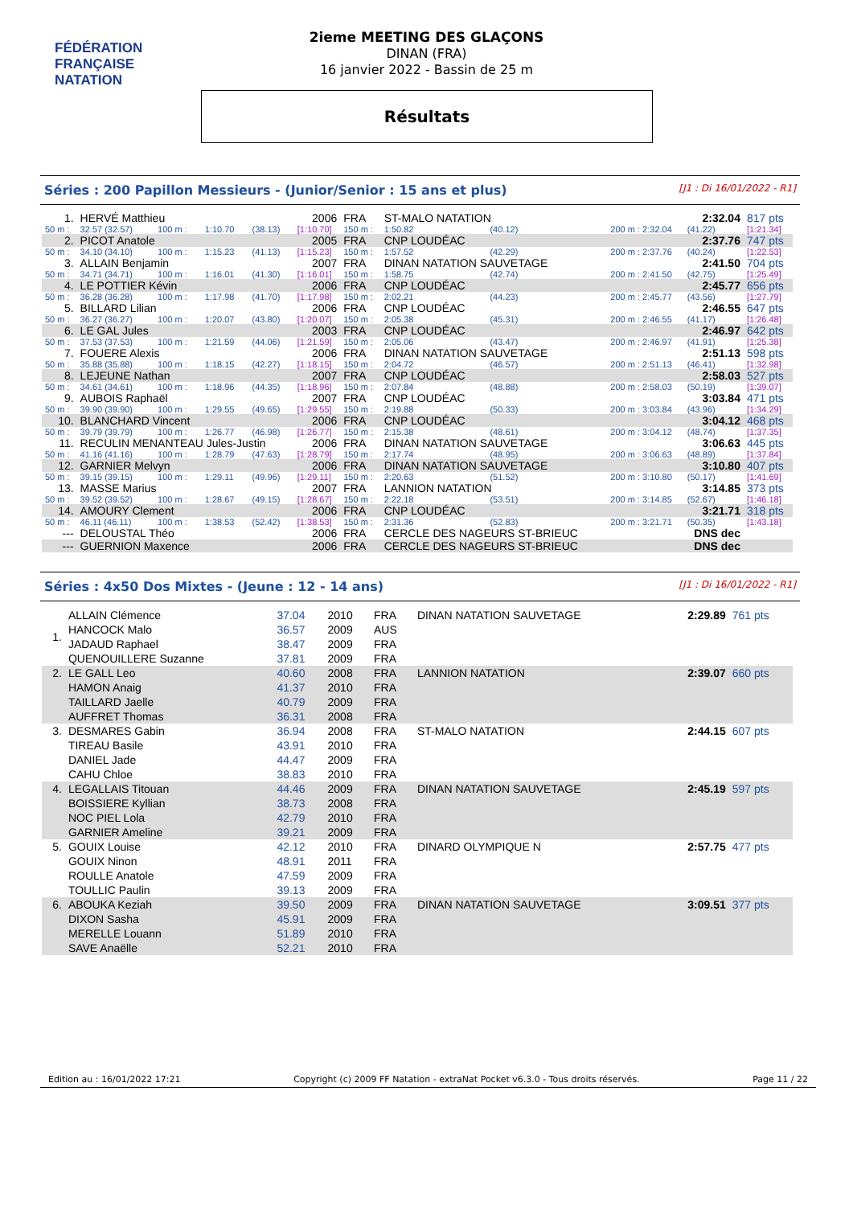FÉDÉRATION FRANÇAISE
NATATION
2ieme MEETING DES GLAÇONS
DINAN (FRA)
16 janvier 2022 - Bassin de 25 m
Résultats
Séries : 200 Papillon Messieurs - (Junior/Senior : 15 ans et plus) [J1 : Di 16/01/2022 - R1]
| 1. | HERVÉ Matthieu | | | | 2006 | FRA | ST-MALO NATATION | | | | 2:32.04 | 817 pts |
| 50 m : | 32.57 (32.57) | 100 m : | 1:10.70 | (38.13) | [1:10.70] | 150 m : | 1:50.82 | (40.12) | | 200 m : 2:32.04 | (41.22) | [1:21.34] |
| 2. | PICOT Anatole | | | | 2005 | FRA | CNP LOUDÉAC | | | | 2:37.76 | 747 pts |
| 50 m : | 34.10 (34.10) | 100 m : | 1:15.23 | (41.13) | [1:15.23] | 150 m : | 1:57.52 | (42.29) | | 200 m : 2:37.76 | (40.24) | [1:22.53] |
| 3. | ALLAIN Benjamin | | | | 2007 | FRA | DINAN NATATION SAUVETAGE | | | | 2:41.50 | 704 pts |
| 50 m : | 34.71 (34.71) | 100 m : | 1:16.01 | (41.30) | [1:16.01] | 150 m : | 1:58.75 | (42.74) | | 200 m : 2:41.50 | (42.75) | [1:25.49] |
| 4. | LE POTTIER Kévin | | | | 2006 | FRA | CNP LOUDÉAC | | | | 2:45.77 | 656 pts |
| 50 m : | 36.28 (36.28) | 100 m : | 1:17.98 | (41.70) | [1:17.98] | 150 m : | 2:02.21 | (44.23) | | 200 m : 2:45.77 | (43.56) | [1:27.79] |
| 5. | BILLARD Lilian | | | | 2006 | FRA | CNP LOUDÉAC | | | | 2:46.55 | 647 pts |
| 50 m : | 36.27 (36.27) | 100 m : | 1:20.07 | (43.80) | [1:20.07] | 150 m : | 2:05.38 | (45.31) | | 200 m : 2:46.55 | (41.17) | [1:26.48] |
| 6. | LE GAL Jules | | | | 2003 | FRA | CNP LOUDÉAC | | | | 2:46.97 | 642 pts |
| 50 m : | 37.53 (37.53) | 100 m : | 1:21.59 | (44.06) | [1:21.59] | 150 m : | 2:05.06 | (43.47) | | 200 m : 2:46.97 | (41.91) | [1:25.38] |
| 7. | FOUERE Alexis | | | | 2006 | FRA | DINAN NATATION SAUVETAGE | | | | 2:51.13 | 598 pts |
| 50 m : | 35.88 (35.88) | 100 m : | 1:18.15 | (42.27) | [1:18.15] | 150 m : | 2:04.72 | (46.57) | | 200 m : 2:51.13 | (46.41) | [1:32.98] |
| 8. | LEJEUNE Nathan | | | | 2007 | FRA | CNP LOUDÉAC | | | | 2:58.03 | 527 pts |
| 50 m : | 34.61 (34.61) | 100 m : | 1:18.96 | (44.35) | [1:18.96] | 150 m : | 2:07.84 | (48.88) | | 200 m : 2:58.03 | (50.19) | [1:39.07] |
| 9. | AUBOIS Raphaël | | | | 2007 | FRA | CNP LOUDÉAC | | | | 3:03.84 | 471 pts |
| 50 m : | 39.90 (39.90) | 100 m : | 1:29.55 | (49.65) | [1:29.55] | 150 m : | 2:19.88 | (50.33) | | 200 m : 3:03.84 | (43.96) | [1:34.29] |
| 10. | BLANCHARD Vincent | | | | 2006 | FRA | CNP LOUDÉAC | | | | 3:04.12 | 468 pts |
| 50 m : | 39.79 (39.79) | 100 m : | 1:26.77 | (46.98) | [1:26.77] | 150 m : | 2:15.38 | (48.61) | | 200 m : 3:04.12 | (48.74) | [1:37.35] |
| 11. | RECULIN MENANTEAU Jules-Justin | | | | 2006 | FRA | DINAN NATATION SAUVETAGE | | | | 3:06.63 | 445 pts |
| 50 m : | 41.16 (41.16) | 100 m : | 1:28.79 | (47.63) | [1:28.79] | 150 m : | 2:17.74 | (48.95) | | 200 m : 3:06.63 | (48.89) | [1:37.84] |
| 12. | GARNIER Melvyn | | | | 2006 | FRA | DINAN NATATION SAUVETAGE | | | | 3:10.80 | 407 pts |
| 50 m : | 39.15 (39.15) | 100 m : | 1:29.11 | (49.96) | [1:29.11] | 150 m : | 2:20.63 | (51.52) | | 200 m : 3:10.80 | (50.17) | [1:41.69] |
| 13. | MASSE Marius | | | | 2007 | FRA | LANNION NATATION | | | | 3:14.85 | 373 pts |
| 50 m : | 39.52 (39.52) | 100 m : | 1:28.67 | (49.15) | [1:28.67] | 150 m : | 2:22.18 | (53.51) | | 200 m : 3:14.85 | (52.67) | [1:46.18] |
| 14. | AMOURY Clement | | | | 2006 | FRA | CNP LOUDÉAC | | | | 3:21.71 | 318 pts |
| 50 m : | 46.11 (46.11) | 100 m : | 1:38.53 | (52.42) | [1:38.53] | 150 m : | 2:31.36 | (52.83) | | 200 m : 3:21.71 | (50.35) | [1:43.18] |
| --- | DELOUSTAL Théo | | | | 2006 | FRA | CERCLE DES NAGEURS ST-BRIEUC | | | | DNS dec | |
| --- | GUERNION Maxence | | | | 2006 | FRA | CERCLE DES NAGEURS ST-BRIEUC | | | | DNS dec | |
Séries : 4x50 Dos Mixtes - (Jeune : 12 - 14 ans) [J1 : Di 16/01/2022 - R1]
| 1. | ALLAIN Clémence HANCOCK Malo JADAUD Raphael QUENOUILLERE Suzanne | 37.04 36.57 38.47 37.81 | 2010 2009 2009 2009 | FRA AUS FRA FRA | DINAN NATATION SAUVETAGE | 2:29.89 | 761 pts |
| 2. | LE GALL Leo HAMON Anaig TAILLARD Jaelle AUFFRET Thomas | 40.60 41.37 40.79 36.31 | 2008 2010 2009 2008 | FRA FRA FRA FRA | LANNION NATATION | 2:39.07 | 660 pts |
| 3. | DESMARES Gabin TIREAU Basile DANIEL Jade CAHU Chloe | 36.94 43.91 44.47 38.83 | 2008 2010 2009 2010 | FRA FRA FRA FRA | ST-MALO NATATION | 2:44.15 | 607 pts |
| 4. | LEGALLAIS Titouan BOISSIERE Kyllian NOC PIEL Lola GARNIER Ameline | 44.46 38.73 42.79 39.21 | 2009 2008 2010 2009 | FRA FRA FRA FRA | DINAN NATATION SAUVETAGE | 2:45.19 | 597 pts |
| 5. | GOUIX Louise GOUIX Ninon ROULLE Anatole TOULLIC Paulin | 42.12 48.91 47.59 39.13 | 2010 2011 2009 2009 | FRA FRA FRA FRA | DINARD OLYMPIQUE N | 2:57.75 | 477 pts |
| 6. | ABOUKA Keziah DIXON Sasha MERELLE Louann SAVE Anaëlle | 39.50 45.91 51.89 52.21 | 2009 2009 2010 2010 | FRA FRA FRA FRA | DINAN NATATION SAUVETAGE | 3:09.51 | 377 pts |
Edition au : 16/01/2022 17:21 Copyright (c) 2009 FF Natation - extraNat Pocket v6.3.0 - Tous droits réservés. Page 11 / 22